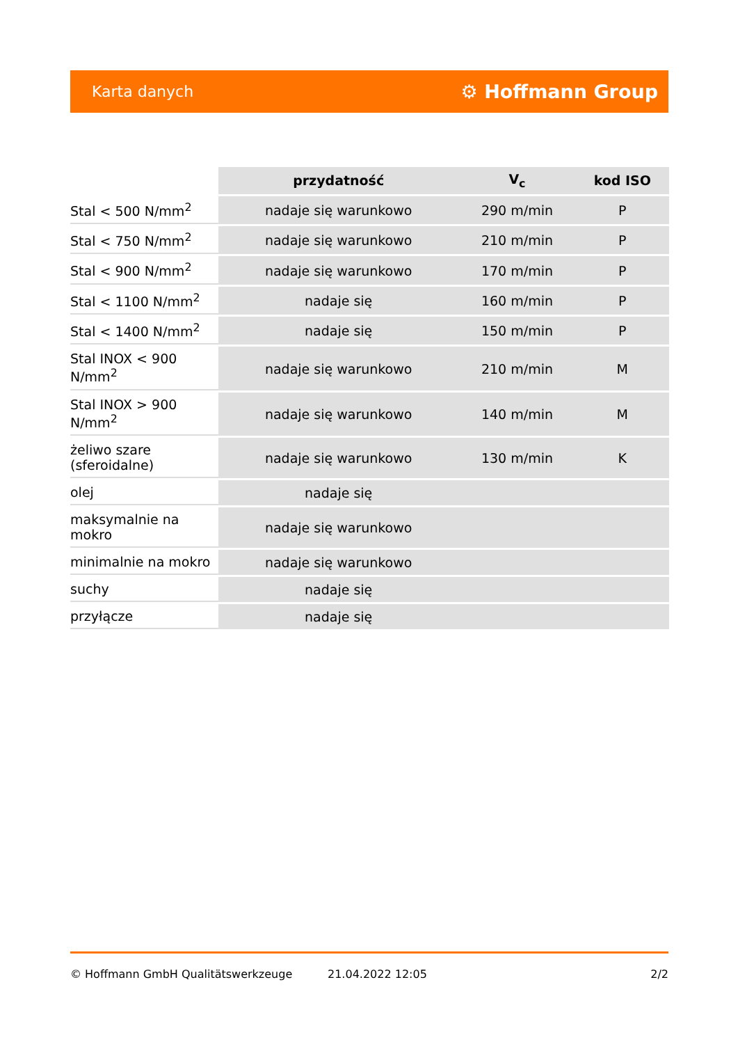Karta danych ⚙ Hoffmann Group
| | przydatność | V<sub>c</sub> | kod ISO |
| --- | --- | --- | --- |
| Stal < 500 N/mm<sup>2</sup> | nadaje się warunkowo | 290 m/min | P |
| Stal < 750 N/mm<sup>2</sup> | nadaje się warunkowo | 210 m/min | P |
| Stal < 900 N/mm<sup>2</sup> | nadaje się warunkowo | 170 m/min | P |
| Stal < 1100 N/mm<sup>2</sup> | nadaje się | 160 m/min | P |
| Stal < 1400 N/mm<sup>2</sup> | nadaje się | 150 m/min | P |
| Stal INOX < 900 N/mm<sup>2</sup> | nadaje się warunkowo | 210 m/min | M |
| Stal INOX > 900 N/mm<sup>2</sup> | nadaje się warunkowo | 140 m/min | M |
| żeliwo szare (sferoidalne) | nadaje się warunkowo | 130 m/min | K |
| olej | nadaje się | | |
| maksymalnie na mokro | nadaje się warunkowo | | |
| minimalnie na mokro | nadaje się warunkowo | | |
| suchy | nadaje się | | |
| przyłącze | nadaje się | | |
© Hoffmann GmbH Qualitätswerkzeuge 21.04.2022 12:05 2/2